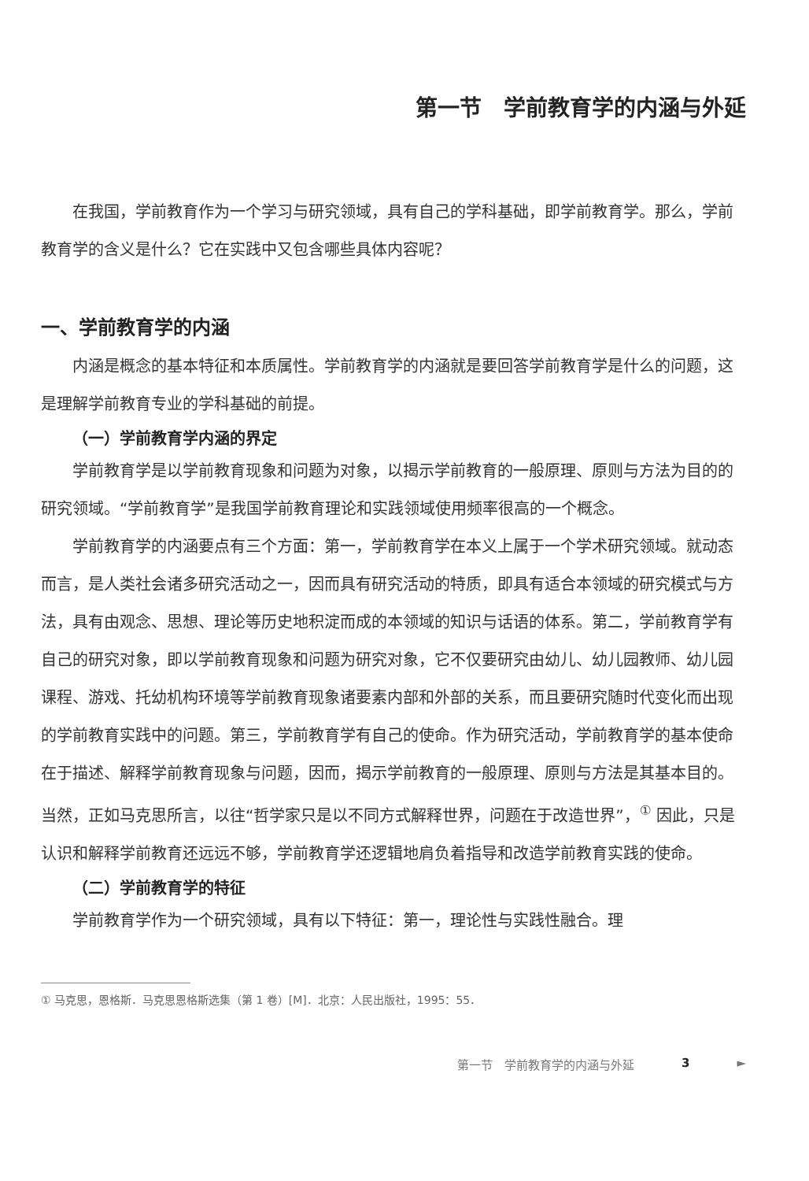第一节　学前教育学的内涵与外延
在我国，学前教育作为一个学习与研究领域，具有自己的学科基础，即学前教育学。那么，学前教育学的含义是什么？它在实践中又包含哪些具体内容呢？
一、学前教育学的内涵
内涵是概念的基本特征和本质属性。学前教育学的内涵就是要回答学前教育学是什么的问题，这是理解学前教育专业的学科基础的前提。
（一）学前教育学内涵的界定
学前教育学是以学前教育现象和问题为对象，以揭示学前教育的一般原理、原则与方法为目的的研究领域。“学前教育学”是我国学前教育理论和实践领域使用频率很高的一个概念。
学前教育学的内涵要点有三个方面：第一，学前教育学在本义上属于一个学术研究领域。就动态而言，是人类社会诸多研究活动之一，因而具有研究活动的特质，即具有适合本领域的研究模式与方法，具有由观念、思想、理论等历史地积淀而成的本领域的知识与话语的体系。第二，学前教育学有自己的研究对象，即以学前教育现象和问题为研究对象，它不仅要研究由幼儿、幼儿园教师、幼儿园课程、游戏、托幼机构环境等学前教育现象诸要素内部和外部的关系，而且要研究随时代变化而出现的学前教育实践中的问题。第三，学前教育学有自己的使命。作为研究活动，学前教育学的基本使命在于描述、解释学前教育现象与问题，因而，揭示学前教育的一般原理、原则与方法是其基本目的。当然，正如马克思所言，以往“哲学家只是以不同方式解释世界，问题在于改造世界”，<sup>①</sup> 因此，只是认识和解释学前教育还远远不够，学前教育学还逻辑地肩负着指导和改造学前教育实践的使命。
（二）学前教育学的特征
学前教育学作为一个研究领域，具有以下特征：第一，理论性与实践性融合。理
① 马克思，恩格斯．马克思恩格斯选集（第 1 卷）[M]．北京：人民出版社，1995：55．
第一节　学前教育学的内涵与外延 3 ►